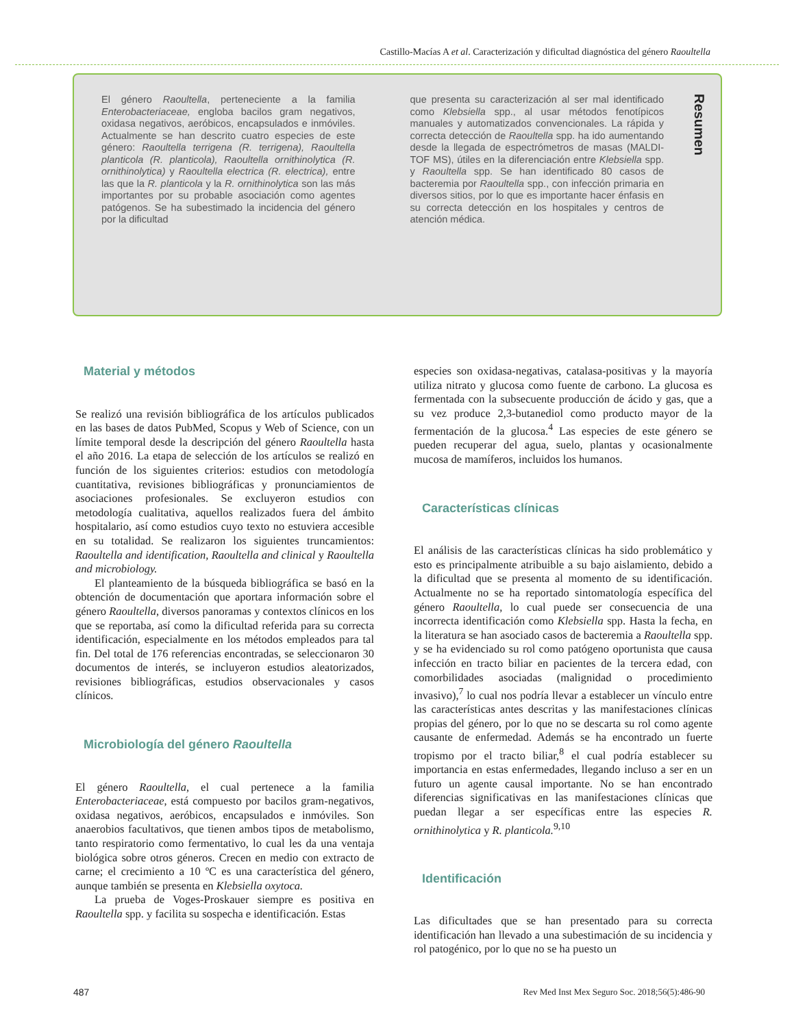Castillo-Macías A et al. Caracterización y dificultad diagnóstica del género Raoultella
El género Raoultella, perteneciente a la familia Enterobacteriaceae, engloba bacilos gram negativos, oxidasa negativos, aeróbicos, encapsulados e inmóviles. Actualmente se han descrito cuatro especies de este género: Raoultella terrigena (R. terrigena), Raoultella planticola (R. planticola), Raoultella ornithinolytica (R. ornithinolytica) y Raoultella electrica (R. electrica), entre las que la R. planticola y la R. ornithinolytica son las más importantes por su probable asociación como agentes patógenos. Se ha subestimado la incidencia del género por la dificultad
que presenta su caracterización al ser mal identificado como Klebsiella spp., al usar métodos fenotípicos manuales y automatizados convencionales. La rápida y correcta detección de Raoultella spp. ha ido aumentando desde la llegada de espectrómetros de masas (MALDI-TOF MS), útiles en la diferenciación entre Klebsiella spp. y Raoultella spp. Se han identificado 80 casos de bacteremia por Raoultella spp., con infección primaria en diversos sitios, por lo que es importante hacer énfasis en su correcta detección en los hospitales y centros de atención médica.
Resumen
Material y métodos
Se realizó una revisión bibliográfica de los artículos publicados en las bases de datos PubMed, Scopus y Web of Science, con un límite temporal desde la descripción del género Raoultella hasta el año 2016. La etapa de selección de los artículos se realizó en función de los siguientes criterios: estudios con metodología cuantitativa, revisiones bibliográficas y pronunciamientos de asociaciones profesionales. Se excluyeron estudios con metodología cualitativa, aquellos realizados fuera del ámbito hospitalario, así como estudios cuyo texto no estuviera accesible en su totalidad. Se realizaron los siguientes truncamientos: Raoultella and identification, Raoultella and clinical y Raoultella and microbiology.
El planteamiento de la búsqueda bibliográfica se basó en la obtención de documentación que aportara información sobre el género Raoultella, diversos panoramas y contextos clínicos en los que se reportaba, así como la dificultad referida para su correcta identificación, especialmente en los métodos empleados para tal fin. Del total de 176 referencias encontradas, se seleccionaron 30 documentos de interés, se incluyeron estudios aleatorizados, revisiones bibliográficas, estudios observacionales y casos clínicos.
Microbiología del género Raoultella
El género Raoultella, el cual pertenece a la familia Enterobacteriaceae, está compuesto por bacilos gram-negativos, oxidasa negativos, aeróbicos, encapsulados e inmóviles. Son anaerobios facultativos, que tienen ambos tipos de metabolismo, tanto respiratorio como fermentativo, lo cual les da una ventaja biológica sobre otros géneros. Crecen en medio con extracto de carne; el crecimiento a 10 ºC es una característica del género, aunque también se presenta en Klebsiella oxytoca.
La prueba de Voges-Proskauer siempre es positiva en Raoultella spp. y facilita su sospecha e identificación. Estas
especies son oxidasa-negativas, catalasa-positivas y la mayoría utiliza nitrato y glucosa como fuente de carbono. La glucosa es fermentada con la subsecuente producción de ácido y gas, que a su vez produce 2,3-butanediol como producto mayor de la fermentación de la glucosa.<sup>4</sup> Las especies de este género se pueden recuperar del agua, suelo, plantas y ocasionalmente mucosa de mamíferos, incluidos los humanos.
Características clínicas
El análisis de las características clínicas ha sido problemático y esto es principalmente atribuible a su bajo aislamiento, debido a la dificultad que se presenta al momento de su identificación. Actualmente no se ha reportado sintomatología específica del género Raoultella, lo cual puede ser consecuencia de una incorrecta identificación como Klebsiella spp. Hasta la fecha, en la literatura se han asociado casos de bacteremia a Raoultella spp. y se ha evidenciado su rol como patógeno oportunista que causa infección en tracto biliar en pacientes de la tercera edad, con comorbilidades asociadas (malignidad o procedimiento invasivo),<sup>7</sup> lo cual nos podría llevar a establecer un vínculo entre las características antes descritas y las manifestaciones clínicas propias del género, por lo que no se descarta su rol como agente causante de enfermedad. Además se ha encontrado un fuerte tropismo por el tracto biliar,<sup>8</sup> el cual podría establecer su importancia en estas enfermedades, llegando incluso a ser en un futuro un agente causal importante. No se han encontrado diferencias significativas en las manifestaciones clínicas que puedan llegar a ser específicas entre las especies R. ornithinolytica y R. planticola.<sup>9,10</sup>
Identificación
Las dificultades que se han presentado para su correcta identificación han llevado a una subestimación de su incidencia y rol patogénico, por lo que no se ha puesto un
487 Rev Med Inst Mex Seguro Soc. 2018;56(5):486-90